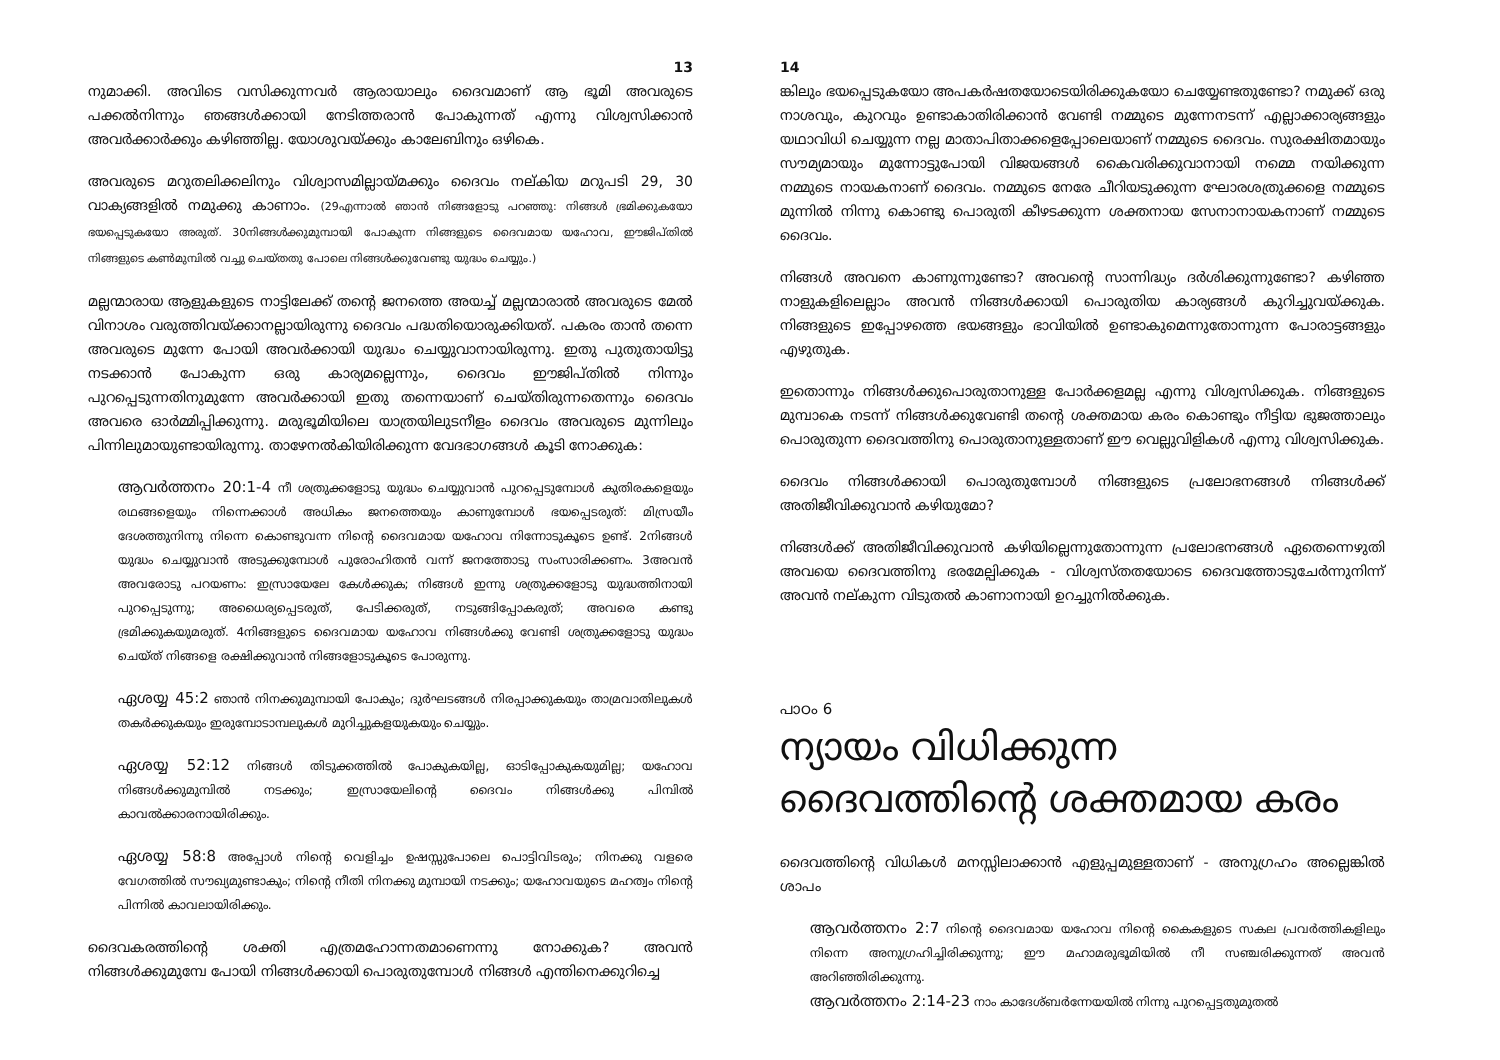13
നുമാക്കി. അവിടെ വസിക്കുന്നവർ ആരായാലും ദൈവമാണ് ആ ഭൂമി അവരുടെ പക്കൽനിന്നും ഞങ്ങൾക്കായി നേടിത്തരാൻ പോകുന്നത് എന്നു വിശ്വസിക്കാൻ അവർക്കാർക്കും കഴിഞ്ഞില്ല. യോശുവയ്ക്കും കാലേബിനും ഒഴികെ.
അവരുടെ മറുതലിക്കലിനും വിശ്വാസമില്ലായ്മക്കും ദൈവം നല്കിയ മറുപടി 29, 30 വാക്യങ്ങളിൽ നമുക്കു കാണാം. (29എന്നാൽ ഞാൻ നിങ്ങളോടു പറഞ്ഞു: നിങ്ങൾ ഭ്രമിക്കുകയോ ഭയപ്പെടുകയോ അരുത്. 30നിങ്ങൾക്കുമുമ്പായി പോകുന്ന നിങ്ങളുടെ ദൈവമായ യഹോവ, ഈജിപ്തിൽ നിങ്ങളുടെ കൺമുമ്പിൽ വച്ചു ചെയ്തതു പോലെ നിങ്ങൾക്കുവേണ്ടു യുദ്ധം ചെയ്യും.)
മല്ലന്മാരായ ആളുകളുടെ നാട്ടിലേക്ക് തന്റെ ജനത്തെ അയച്ച് മല്ലന്മാരാൽ അവരുടെ മേൽ വിനാശം വരുത്തിവയ്ക്കാനല്ലായിരുന്നു ദൈവം പദ്ധതിയൊരുക്കിയത്. പകരം താൻ തന്നെ അവരുടെ മുന്നേ പോയി അവർക്കായി യുദ്ധം ചെയ്യുവാനായിരുന്നു. ഇതു പുതുതായിട്ടു നടക്കാൻ പോകുന്ന ഒരു കാര്യമല്ലെന്നും, ദൈവം ഈജിപ്തിൽ നിന്നും പുറപ്പെടുന്നതിനുമുന്നേ അവർക്കായി ഇതു തന്നെയാണ് ചെയ്തിരുന്നതെന്നും ദൈവം അവരെ ഓർമ്മിപ്പിക്കുന്നു. മരുഭൂമിയിലെ യാത്രയിലുടനീളം ദൈവം അവരുടെ മുന്നിലും പിന്നിലുമായുണ്ടായിരുന്നു. താഴേനൽകിയിരിക്കുന്ന വേദഭാഗങ്ങൾ കൂടി നോക്കുക:
ആവർത്തനം 20:1-4 നീ ശത്രുക്കളോടു യുദ്ധം ചെയ്യുവാൻ പുറപ്പെടുമ്പോൾ കുതിരകളെയും രഥങ്ങളെയും നിന്നെക്കാൾ അധികം ജനത്തെയും കാണുമ്പോൾ ഭയപ്പെടരുത്: മിസ്രയീം ദേശത്തുനിന്നു നിന്നെ കൊണ്ടുവന്ന നിന്റെ ദൈവമായ യഹോവ നിന്നോടുകൂടെ ഉണ്ട്. 2നിങ്ങൾ യുദ്ധം ചെയ്യുവാൻ അടുക്കുമ്പോൾ പുരോഹിതൻ വന്ന് ജനത്തോടു സംസാരിക്കണം. 3അവൻ അവരോടു പറയണം: ഇസ്രായേലേ കേൾക്കുക; നിങ്ങൾ ഇന്നു ശത്രുക്കളോടു യുദ്ധത്തിനായി പുറപ്പെടുന്നു; അധൈര്യപ്പെടരുത്, പേടിക്കരുത്, നടുങ്ങിപ്പോകരുത്; അവരെ കണ്ടു ഭ്രമിക്കുകയുമരുത്. 4നിങ്ങളുടെ ദൈവമായ യഹോവ നിങ്ങൾക്കു വേണ്ടി ശത്രുക്കളോടു യുദ്ധം ചെയ്ത് നിങ്ങളെ രക്ഷിക്കുവാൻ നിങ്ങളോടുകൂടെ പോരുന്നു.
ഏശയ്യ 45:2 ഞാൻ നിനക്കുമുമ്പായി പോകും; ദുർഘടങ്ങൾ നിരപ്പാക്കുകയും താമ്രവാതിലുകൾ തകർക്കുകയും ഇരുമ്പോടാമ്പലുകൾ മുറിച്ചുകളയുകയും ചെയ്യും.
ഏശയ്യ 52:12 നിങ്ങൾ തിടുക്കത്തിൽ പോകുകയില്ല, ഓടിപ്പോകുകയുമില്ല; യഹോവ നിങ്ങൾക്കുമുമ്പിൽ നടക്കും; ഇസ്രായേലിന്റെ ദൈവം നിങ്ങൾക്കു പിമ്പിൽ കാവൽക്കാരനായിരിക്കും.
ഏശയ്യ 58:8 അപ്പോൾ നിന്റെ വെളിച്ചം ഉഷസ്സുപോലെ പൊട്ടിവിടരും; നിനക്കു വളരെ വേഗത്തിൽ സൗഖ്യമുണ്ടാകും; നിന്റെ നീതി നിനക്കു മുമ്പായി നടക്കും; യഹോവയുടെ മഹത്വം നിന്റെ പിന്നിൽ കാവലായിരിക്കും.
ദൈവകരത്തിന്റെ ശക്തി എത്രമഹോന്നതമാണെന്നു നോക്കുക? അവൻ നിങ്ങൾക്കുമുമ്പേ പോയി നിങ്ങൾക്കായി പൊരുതുമ്പോൾ നിങ്ങൾ എന്തിനെക്കുറിച്ചെ
14
ങ്കിലും ഭയപ്പെടുകയോ അപകർഷതയോടെയിരിക്കുകയോ ചെയ്യേണ്ടതുണ്ടോ? നമുക്ക് ഒരു നാശവും, കുറവും ഉണ്ടാകാതിരിക്കാൻ വേണ്ടി നമ്മുടെ മുന്നേനടന്ന് എല്ലാക്കാര്യങ്ങളും യഥാവിധി ചെയ്യുന്ന നല്ല മാതാപിതാക്കളെപ്പോലെയാണ് നമ്മുടെ ദൈവം. സുരക്ഷിതമായും സൗമ്യമായും മുന്നോട്ടുപോയി വിജയങ്ങൾ കൈവരിക്കുവാനായി നമ്മെ നയിക്കുന്ന നമ്മുടെ നായകനാണ് ദൈവം. നമ്മുടെ നേരേ ചീറിയടുക്കുന്ന ഘോരശത്രുക്കളെ നമ്മുടെ മുന്നിൽ നിന്നു കൊണ്ടു പൊരുതി കീഴടക്കുന്ന ശക്തനായ സേനാനായകനാണ് നമ്മുടെ ദൈവം.
നിങ്ങൾ അവനെ കാണുന്നുണ്ടോ? അവന്റെ സാന്നിദ്ധ്യം ദർശിക്കുന്നുണ്ടോ? കഴിഞ്ഞ നാളുകളിലെല്ലാം അവൻ നിങ്ങൾക്കായി പൊരുതിയ കാര്യങ്ങൾ കുറിച്ചുവയ്ക്കുക. നിങ്ങളുടെ ഇപ്പോഴത്തെ ഭയങ്ങളും ഭാവിയിൽ ഉണ്ടാകുമെന്നുതോന്നുന്ന പോരാട്ടങ്ങളും എഴുതുക.
ഇതൊന്നും നിങ്ങൾക്കുപൊരുതാനുള്ള പോർക്കളമല്ല എന്നു വിശ്വസിക്കുക. നിങ്ങളുടെ മുമ്പാകെ നടന്ന് നിങ്ങൾക്കുവേണ്ടി തന്റെ ശക്തമായ കരം കൊണ്ടും നീട്ടിയ ഭുജത്താലും പൊരുതുന്ന ദൈവത്തിനു പൊരുതാനുള്ളതാണ് ഈ വെല്ലുവിളികൾ എന്നു വിശ്വസിക്കുക.
ദൈവം നിങ്ങൾക്കായി പൊരുതുമ്പോൾ നിങ്ങളുടെ പ്രലോഭനങ്ങൾ നിങ്ങൾക്ക് അതിജീവിക്കുവാൻ കഴിയുമോ?
നിങ്ങൾക്ക് അതിജീവിക്കുവാൻ കഴിയില്ലെന്നുതോന്നുന്ന പ്രലോഭനങ്ങൾ ഏതെന്നെഴുതി അവയെ ദൈവത്തിനു ഭരമേല്പിക്കുക - വിശ്വസ്തതയോടെ ദൈവത്തോടുചേർന്നുനിന്ന് അവൻ നല്കുന്ന വിടുതൽ കാണാനായി ഉറച്ചുനിൽക്കുക.
പാഠം 6
ന്യായം വിധിക്കുന്ന ദൈവത്തിന്റെ ശക്തമായ കരം
ദൈവത്തിന്റെ വിധികൾ മനസ്സിലാക്കാൻ എളുപ്പമുള്ളതാണ് - അനുഗ്രഹം അല്ലെങ്കിൽ ശാപം
ആവർത്തനം 2:7 നിന്റെ ദൈവമായ യഹോവ നിന്റെ കൈകളുടെ സകല പ്രവർത്തികളിലും നിന്നെ അനുഗ്രഹിച്ചിരിക്കുന്നു; ഈ മഹാമരുഭൂമിയിൽ നീ സഞ്ചരിക്കുന്നത് അവൻ അറിഞ്ഞിരിക്കുന്നു.
ആവർത്തനം 2:14-23 നാം കാദേശ്ബർന്നേയയിൽ നിന്നു പുറപ്പെട്ടതുമുതൽ